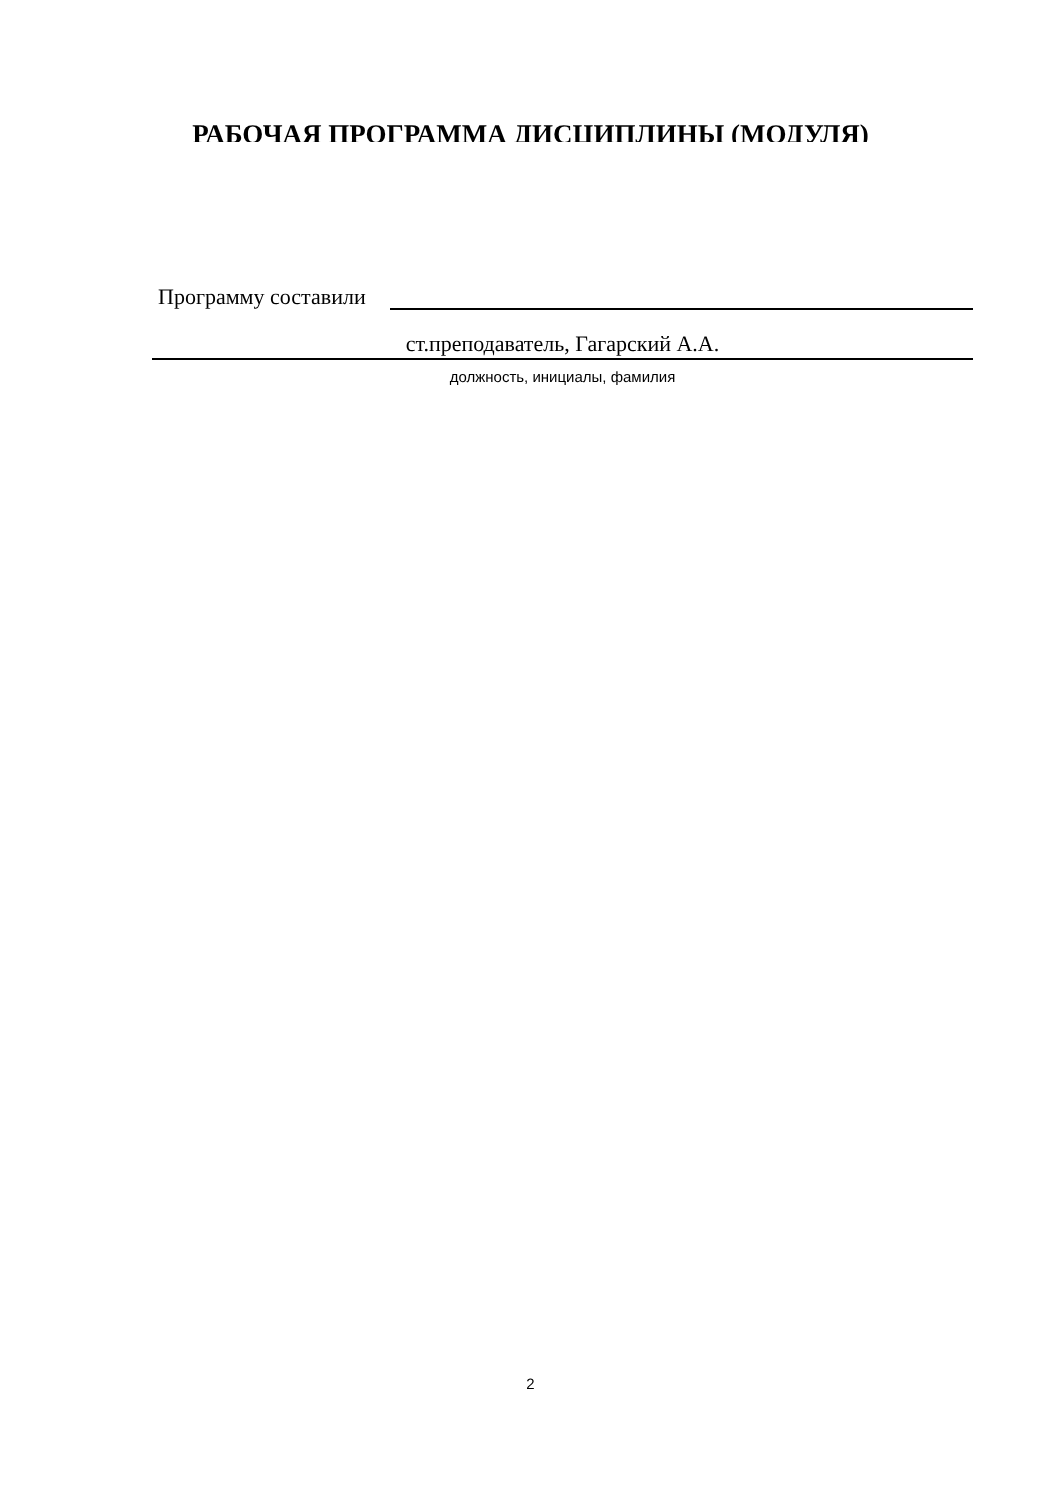РАБОЧАЯ ПРОГРАММА ДИСЦИПЛИНЫ (МОДУЛЯ)
Программу составили
ст.преподаватель, Гагарский А.А.
должность, инициалы, фамилия
2